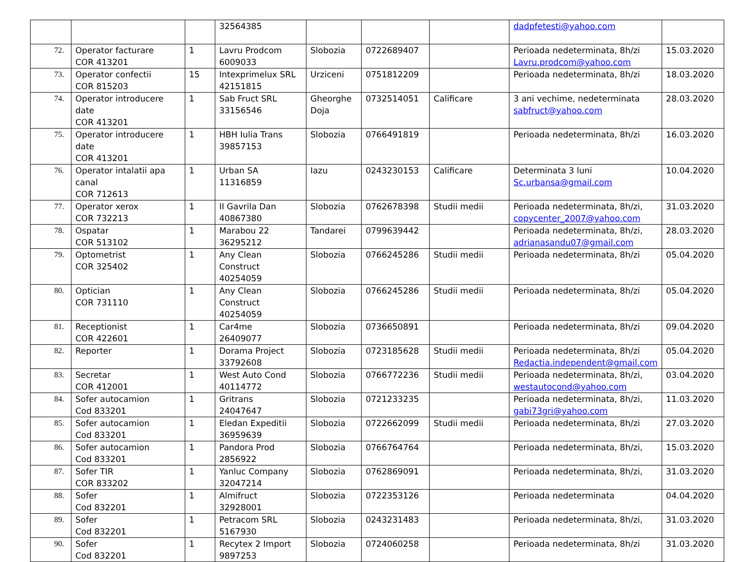| | | | 32564385 | | | | dadpfetesti@yahoo.com | |
| 72. | Operator facturare COR 413201 | 1 | Lavru Prodcom 6009033 | Slobozia | 0722689407 | | Perioada nedeterminata, 8h/zi Lavru.prodcom@yahoo.com | 15.03.2020 |
| 73. | Operator confectii COR 815203 | 15 | Intexprimelux SRL 42151815 | Urziceni | 0751812209 | | Perioada nedeterminata, 8h/zi | 18.03.2020 |
| 74. | Operator introducere date COR 413201 | 1 | Sab Fruct SRL 33156546 | Gheorghe Doja | 0732514051 | Calificare | 3 ani vechime, nedeterminata sabfruct@yahoo.com | 28.03.2020 |
| 75. | Operator introducere date COR 413201 | 1 | HBH Iulia Trans 39857153 | Slobozia | 0766491819 | | Perioada nedeterminata, 8h/zi | 16.03.2020 |
| 76. | Operator intalatii apa canal COR 712613 | 1 | Urban SA 11316859 | Iazu | 0243230153 | Calificare | Determinata 3 luni Sc.urbansa@gmail.com | 10.04.2020 |
| 77. | Operator xerox COR 732213 | 1 | II Gavrila Dan 40867380 | Slobozia | 0762678398 | Studii medii | Perioada nedeterminata, 8h/zi, copycenter_2007@yahoo.com | 31.03.2020 |
| 78. | Ospatar COR 513102 | 1 | Marabou 22 36295212 | Tandarei | 0799639442 | | Perioada nedeterminata, 8h/zi, adrianasandu07@gmail.com | 28.03.2020 |
| 79. | Optometrist COR 325402 | 1 | Any Clean Construct 40254059 | Slobozia | 0766245286 | Studii medii | Perioada nedeterminata, 8h/zi | 05.04.2020 |
| 80. | Optician COR 731110 | 1 | Any Clean Construct 40254059 | Slobozia | 0766245286 | Studii medii | Perioada nedeterminata, 8h/zi | 05.04.2020 |
| 81. | Receptionist COR 422601 | 1 | Car4me 26409077 | Slobozia | 0736650891 | | Perioada nedeterminata, 8h/zi | 09.04.2020 |
| 82. | Reporter | 1 | Dorama Project 33792608 | Slobozia | 0723185628 | Studii medii | Perioada nedeterminata, 8h/zi Redactia.independent@gmail.com | 05.04.2020 |
| 83. | Secretar COR 412001 | 1 | West Auto Cond 40114772 | Slobozia | 0766772236 | Studii medii | Perioada nedeterminata, 8h/zi, westautocond@yahoo.com | 03.04.2020 |
| 84. | Sofer autocamion Cod 833201 | 1 | Gritrans 24047647 | Slobozia | 0721233235 | | Perioada nedeterminata, 8h/zi, gabi73gri@yahoo.com | 11.03.2020 |
| 85. | Sofer autocamion Cod 833201 | 1 | Eledan Expeditii 36959639 | Slobozia | 0722662099 | Studii medii | Perioada nedeterminata, 8h/zi | 27.03.2020 |
| 86. | Sofer autocamion Cod 833201 | 1 | Pandora Prod 2856922 | Slobozia | 0766764764 | | Perioada nedeterminata, 8h/zi, | 15.03.2020 |
| 87. | Sofer TIR COR 833202 | 1 | Yanluc Company 32047214 | Slobozia | 0762869091 | | Perioada nedeterminata, 8h/zi, | 31.03.2020 |
| 88. | Sofer Cod 832201 | 1 | Almifruct 32928001 | Slobozia | 0722353126 | | Perioada nedeterminata | 04.04.2020 |
| 89. | Sofer Cod 832201 | 1 | Petracom SRL 5167930 | Slobozia | 0243231483 | | Perioada nedeterminata, 8h/zi, | 31.03.2020 |
| 90. | Sofer Cod 832201 | 1 | Recytex 2 Import 9897253 | Slobozia | 0724060258 | | Perioada nedeterminata, 8h/zi | 31.03.2020 |